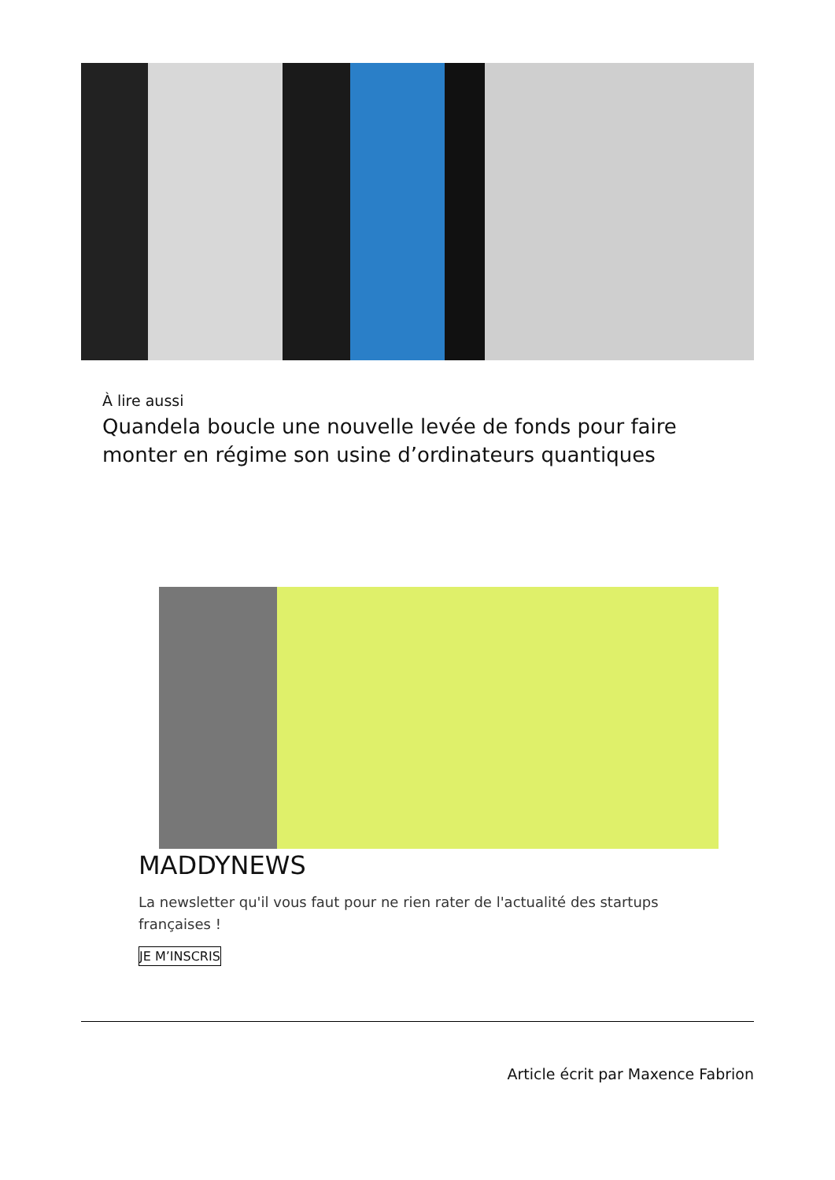À lire aussi
Quandela boucle une nouvelle levée de fonds pour faire monter en régime son usine d’ordinateurs quantiques
MADDYNEWS
La newsletter qu'il vous faut pour ne rien rater de l'actualité des startups françaises !
JE M’INSCRIS
Article écrit par Maxence Fabrion